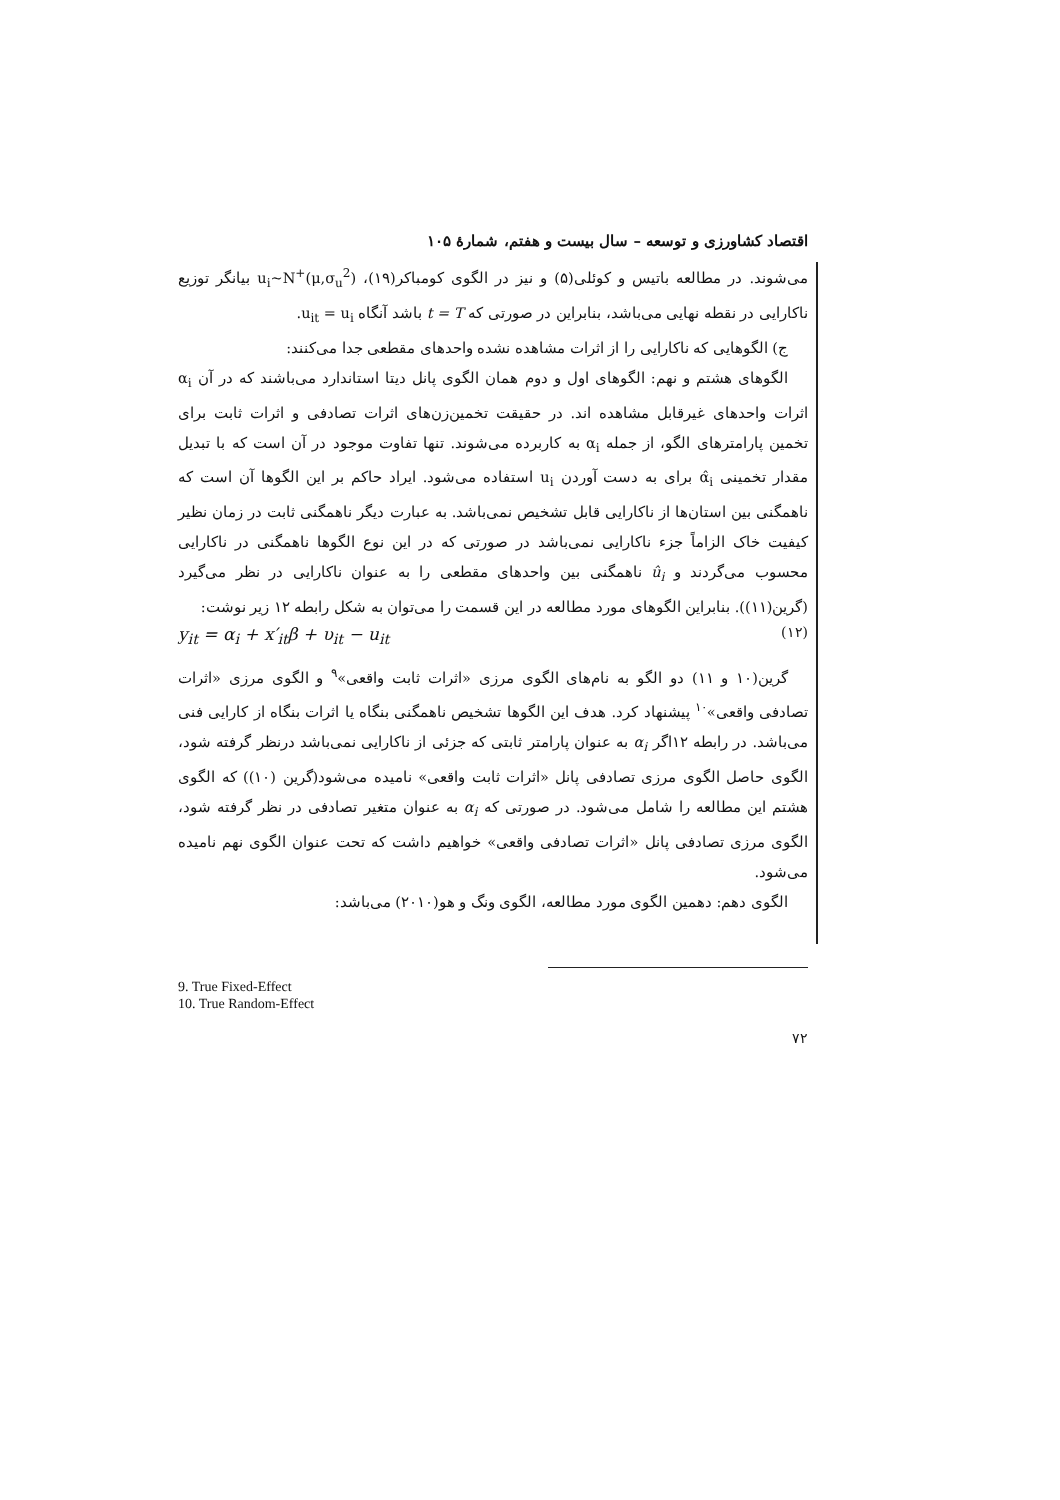اقتصاد کشاورزی و توسعه – سال بیست و هفتم، شمارهٔ ۱۰۵
می‌شوند. در مطالعه باتیس و کوئلی(۵) و نیز در الگوی کومباکر(۱۹)، (u<sub>i</sub>~N<sup>+</sup>(μ,σ<sub>u</sub><sup>2</sup> بیانگر توزیع ناکارایی در نقطه نهایی می‌باشد، بنابراین در صورتی که t = T باشد آنگاه u<sub>it</sub> = u<sub>i</sub>.
ج) الگوهایی که ناکارایی را از اثرات مشاهده نشده واحدهای مقطعی جدا می‌کنند:
الگوهای هشتم و نهم: الگوهای اول و دوم همان الگوی پانل دیتا استاندارد می‌باشند که در آن α<sub>i</sub> اثرات واحدهای غیرقابل مشاهده اند. در حقیقت تخمین‌زن‌های اثرات تصادفی و اثرات ثابت برای تخمین پارامترهای الگو، از جمله α<sub>i</sub> به کاربرده می‌شوند. تنها تفاوت موجود در آن است که با تبدیل مقدار تخمینی α̂<sub>i</sub> برای به دست آوردن u<sub>i</sub> استفاده می‌شود. ایراد حاکم بر این الگوها آن است که ناهمگنی بین استان‌ها از ناکارایی قابل تشخیص نمی‌باشد. به عبارت دیگر ناهمگنی ثابت در زمان نظیر کیفیت خاک الزاماً جزء ناکارایی نمی‌باشد در صورتی که در این نوع الگوها ناهمگنی در ناکارایی محسوب می‌گردند و û<sub>i</sub> ناهمگنی بین واحدهای مقطعی را به عنوان ناکارایی در نظر می‌گیرد (گرین(۱۱)). بنابراین الگوهای مورد مطالعه در این قسمت را می‌توان به شکل رابطه ۱۲ زیر نوشت:
y<sub>it</sub> = α<sub>i</sub> + x′<sub>it</sub>β + υ<sub>it</sub> − u<sub>it</sub> (۱۲)
گرین(۱۰ و ۱۱) دو الگو به نام‌های الگوی مرزی «اثرات ثابت واقعی»<sup>۹</sup> و الگوی مرزی «اثرات تصادفی واقعی»<sup>۱۰</sup> پیشنهاد کرد. هدف این الگوها تشخیص ناهمگنی بنگاه یا اثرات بنگاه از کارایی فنی می‌باشد. در رابطه ۱۲اگر α<sub>i</sub> به عنوان پارامتر ثابتی که جزئی از ناکارایی نمی‌باشد درنظر گرفته شود، الگوی حاصل الگوی مرزی تصادفی پانل «اثرات ثابت واقعی» نامیده می‌شود(گرین (۱۰)) که الگوی هشتم این مطالعه را شامل می‌شود. در صورتی که α<sub>i</sub> به عنوان متغیر تصادفی در نظر گرفته شود، الگوی مرزی تصادفی پانل «اثرات تصادفی واقعی» خواهیم داشت که تحت عنوان الگوی نهم نامیده می‌شود.
الگوی دهم: دهمین الگوی مورد مطالعه، الگوی ونگ و هو(۲۰۱۰) می‌باشد:
9. True Fixed-Effect
10. True Random-Effect
۷۲